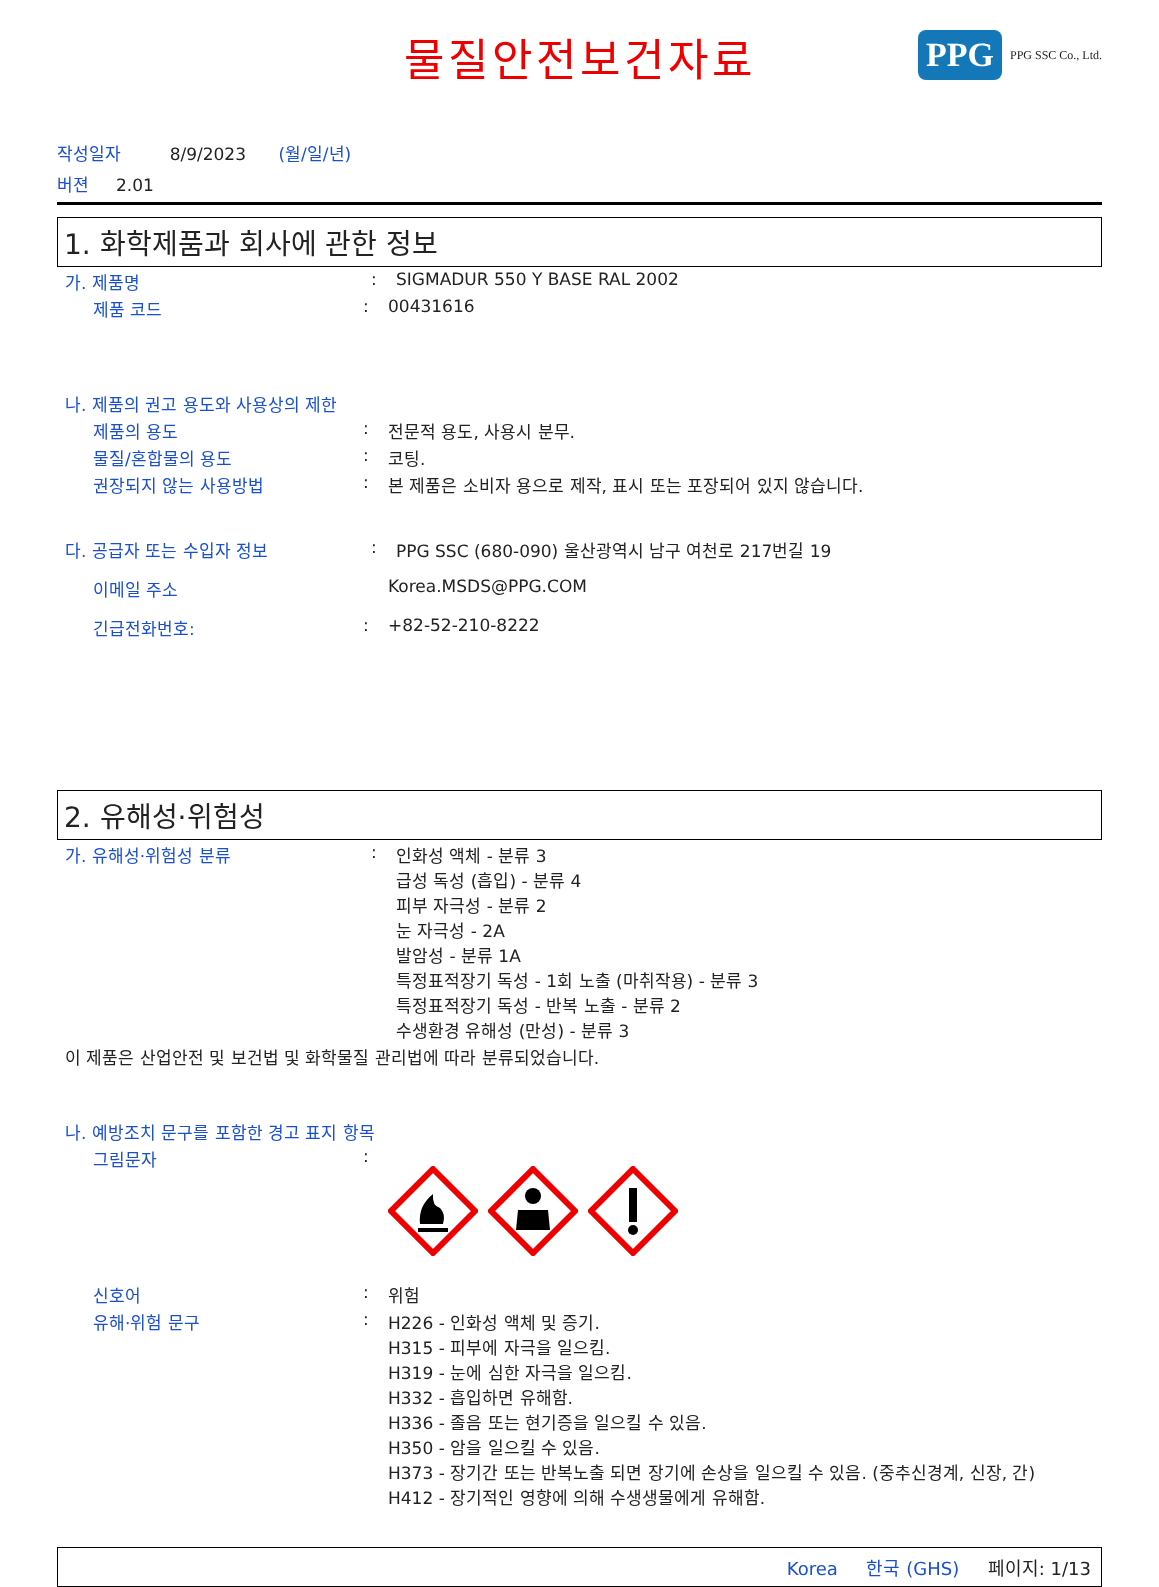물질안전보건자료
PPG
PPG SSC Co., Ltd.
작성일자 8/9/2023 (월/일/년)
버젼 2.01
1. 화학제품과 회사에 관한 정보
가. 제품명: SIGMADUR 550 Y BASE RAL 2002
제품 코드: 00431616
나. 제품의 권고 용도와 사용상의 제한
제품의 용도: 전문적 용도, 사용시 분무.
물질/혼합물의 용도: 코팅.
권장되지 않는 사용방법: 본 제품은 소비자 용으로 제작, 표시 또는 포장되어 있지 않습니다.
다. 공급자 또는 수입자 정보: PPG SSC (680-090) 울산광역시 남구 여천로 217번길 19
이메일 주소 Korea.MSDS@PPG.COM
긴급전화번호:: +82-52-210-8222
2. 유해성·위험성
가. 유해성·위험성 분류: 인화성 액체 - 분류 3
급성 독성 (흡입) - 분류 4
피부 자극성 - 분류 2
눈 자극성 - 2A
발암성 - 분류 1A
특정표적장기 독성 - 1회 노출 (마취작용) - 분류 3
특정표적장기 독성 - 반복 노출 - 분류 2
수생환경 유해성 (만성) - 분류 3
이 제품은 산업안전 및 보건법 및 화학물질 관리법에 따라 분류되었습니다.
나. 예방조치 문구를 포함한 경고 표지 항목
그림문자:
신호어: 위험
유해·위험 문구: H226 - 인화성 액체 및 증기.
H315 - 피부에 자극을 일으킴.
H319 - 눈에 심한 자극을 일으킴.
H332 - 흡입하면 유해함.
H336 - 졸음 또는 현기증을 일으킬 수 있음.
H350 - 암을 일으킬 수 있음.
H373 - 장기간 또는 반복노출 되면 장기에 손상을 일으킬 수 있음. (중추신경계, 신장, 간)
H412 - 장기적인 영향에 의해 수생생물에게 유해함.
Korea 한국 (GHS) 페이지: 1/13